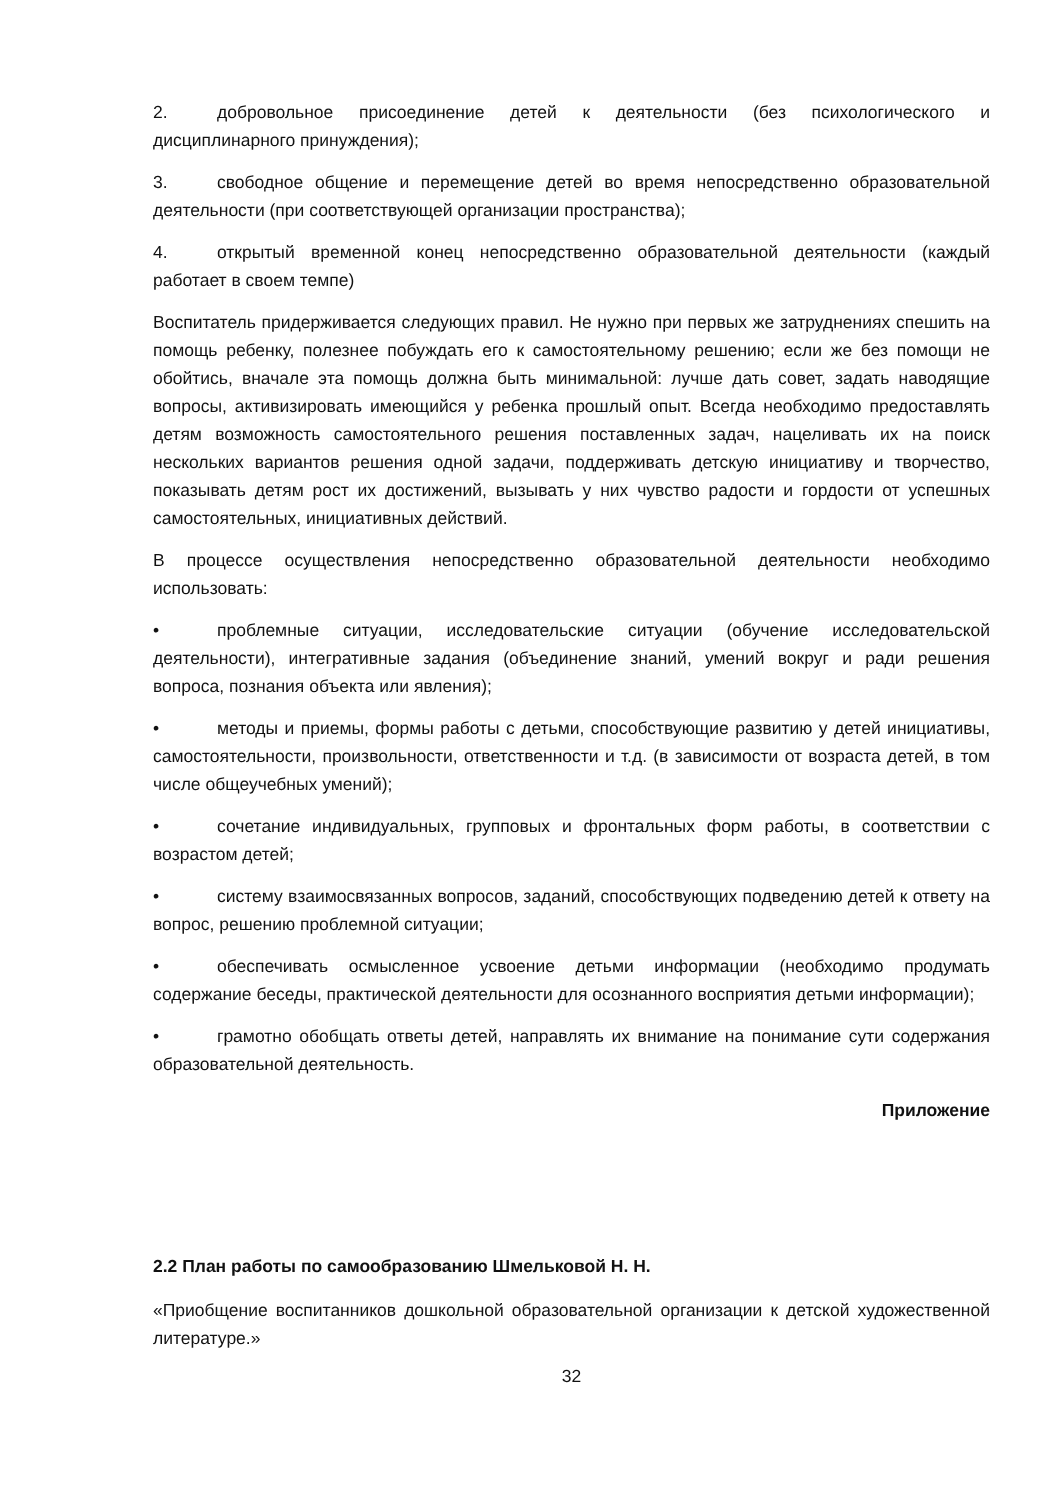2. добровольное присоединение детей к деятельности (без психологического и дисциплинарного принуждения);
3. свободное общение и перемещение детей во время непосредственно образовательной деятельности (при соответствующей организации пространства);
4. открытый временной конец непосредственно образовательной деятельности (каждый работает в своем темпе)
Воспитатель придерживается следующих правил. Не нужно при первых же затруднениях спешить на помощь ребенку, полезнее побуждать его к самостоятельному решению; если же без помощи не обойтись, вначале эта помощь должна быть минимальной: лучше дать совет, задать наводящие вопросы, активизировать имеющийся у ребенка прошлый опыт. Всегда необходимо предоставлять детям возможность самостоятельного решения поставленных задач, нацеливать их на поиск нескольких вариантов решения одной задачи, поддерживать детскую инициативу и творчество, показывать детям рост их достижений, вызывать у них чувство радости и гордости от успешных самостоятельных, инициативных действий.
В процессе осуществления непосредственно образовательной деятельности необходимо использовать:
• проблемные ситуации, исследовательские ситуации (обучение исследовательской деятельности), интегративные задания (объединение знаний, умений вокруг и ради решения вопроса, познания объекта или явления);
• методы и приемы, формы работы с детьми, способствующие развитию у детей инициативы, самостоятельности, произвольности, ответственности и т.д. (в зависимости от возраста детей, в том числе общеучебных умений);
• сочетание индивидуальных, групповых и фронтальных форм работы, в соответствии с возрастом детей;
• систему взаимосвязанных вопросов, заданий, способствующих подведению детей к ответу на вопрос, решению проблемной ситуации;
• обеспечивать осмысленное усвоение детьми информации (необходимо продумать содержание беседы, практической деятельности для осознанного восприятия детьми информации);
• грамотно обобщать ответы детей, направлять их внимание на понимание сути содержания образовательной деятельность.
Приложение
2.2 План работы по самообразованию Шмельковой Н. Н.
«Приобщение воспитанников дошкольной образовательной организации к детской художественной литературе.»
32